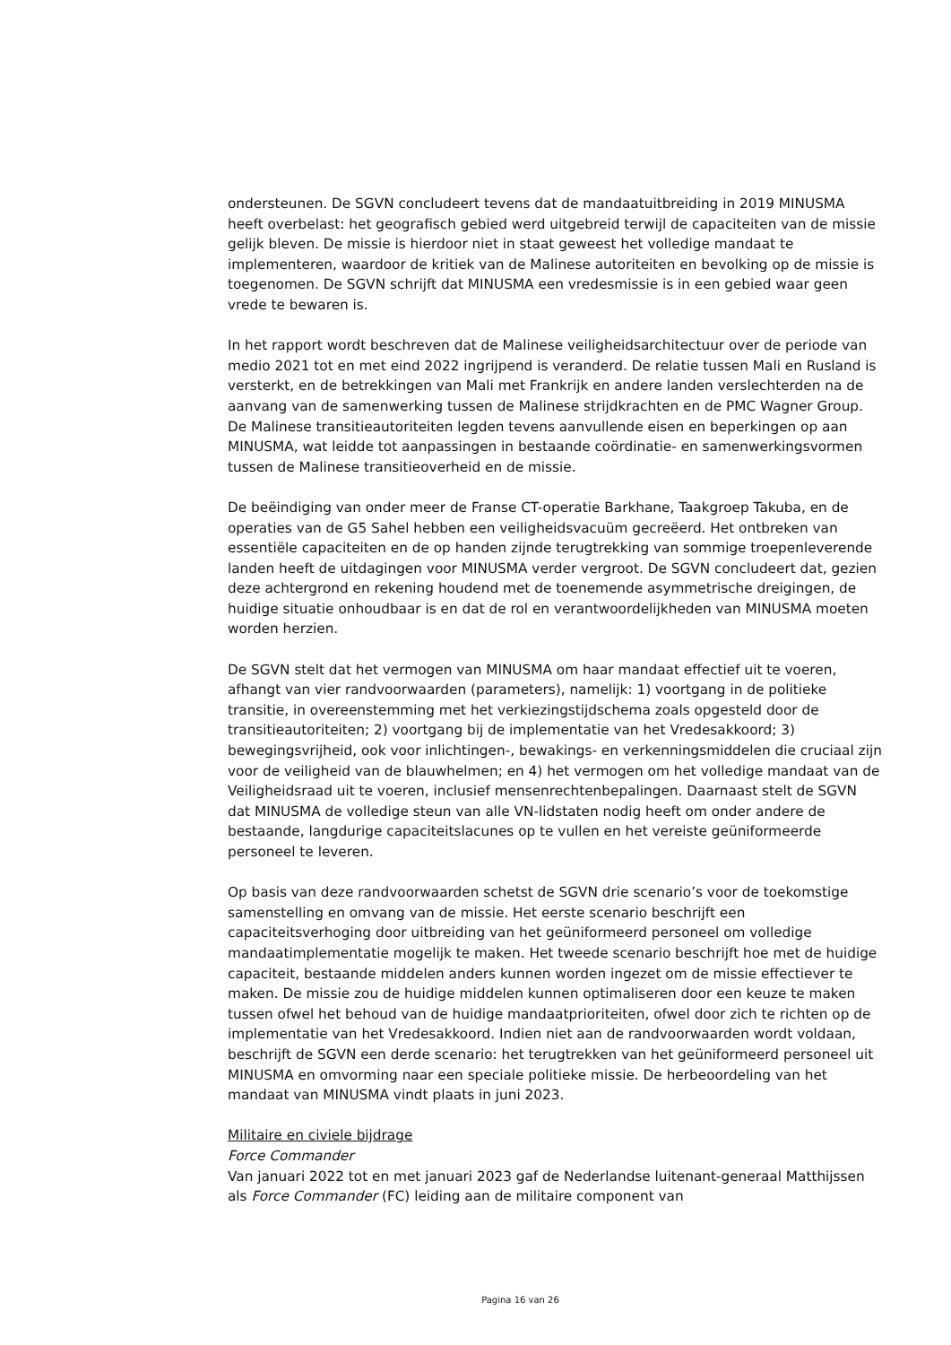ondersteunen. De SGVN concludeert tevens dat de mandaatuitbreiding in 2019 MINUSMA heeft overbelast: het geografisch gebied werd uitgebreid terwijl de capaciteiten van de missie gelijk bleven. De missie is hierdoor niet in staat geweest het volledige mandaat te implementeren, waardoor de kritiek van de Malinese autoriteiten en bevolking op de missie is toegenomen. De SGVN schrijft dat MINUSMA een vredesmissie is in een gebied waar geen vrede te bewaren is.
In het rapport wordt beschreven dat de Malinese veiligheidsarchitectuur over de periode van medio 2021 tot en met eind 2022 ingrijpend is veranderd. De relatie tussen Mali en Rusland is versterkt, en de betrekkingen van Mali met Frankrijk en andere landen verslechterden na de aanvang van de samenwerking tussen de Malinese strijdkrachten en de PMC Wagner Group. De Malinese transitieautoriteiten legden tevens aanvullende eisen en beperkingen op aan MINUSMA, wat leidde tot aanpassingen in bestaande coördinatie- en samenwerkingsvormen tussen de Malinese transitieoverheid en de missie.
De beëindiging van onder meer de Franse CT-operatie Barkhane, Taakgroep Takuba, en de operaties van de G5 Sahel hebben een veiligheidsvacuüm gecreëerd. Het ontbreken van essentiële capaciteiten en de op handen zijnde terugtrekking van sommige troepenleverende landen heeft de uitdagingen voor MINUSMA verder vergroot. De SGVN concludeert dat, gezien deze achtergrond en rekening houdend met de toenemende asymmetrische dreigingen, de huidige situatie onhoudbaar is en dat de rol en verantwoordelijkheden van MINUSMA moeten worden herzien.
De SGVN stelt dat het vermogen van MINUSMA om haar mandaat effectief uit te voeren, afhangt van vier randvoorwaarden (parameters), namelijk: 1) voortgang in de politieke transitie, in overeenstemming met het verkiezingstijdschema zoals opgesteld door de transitieautoriteiten; 2) voortgang bij de implementatie van het Vredesakkoord; 3) bewegingsvrijheid, ook voor inlichtingen-, bewakings- en verkenningsmiddelen die cruciaal zijn voor de veiligheid van de blauwhelmen; en 4) het vermogen om het volledige mandaat van de Veiligheidsraad uit te voeren, inclusief mensenrechtenbepalingen. Daarnaast stelt de SGVN dat MINUSMA de volledige steun van alle VN-lidstaten nodig heeft om onder andere de bestaande, langdurige capaciteitslacunes op te vullen en het vereiste geüniformeerde personeel te leveren.
Op basis van deze randvoorwaarden schetst de SGVN drie scenario’s voor de toekomstige samenstelling en omvang van de missie. Het eerste scenario beschrijft een capaciteitsverhoging door uitbreiding van het geüniformeerd personeel om volledige mandaatimplementatie mogelijk te maken. Het tweede scenario beschrijft hoe met de huidige capaciteit, bestaande middelen anders kunnen worden ingezet om de missie effectiever te maken. De missie zou de huidige middelen kunnen optimaliseren door een keuze te maken tussen ofwel het behoud van de huidige mandaatprioriteiten, ofwel door zich te richten op de implementatie van het Vredesakkoord. Indien niet aan de randvoorwaarden wordt voldaan, beschrijft de SGVN een derde scenario: het terugtrekken van het geüniformeerd personeel uit MINUSMA en omvorming naar een speciale politieke missie. De herbeoordeling van het mandaat van MINUSMA vindt plaats in juni 2023.
Militaire en civiele bijdrage
Force Commander
Van januari 2022 tot en met januari 2023 gaf de Nederlandse luitenant-generaal Matthijssen als Force Commander (FC) leiding aan de militaire component van
Pagina 16 van 26